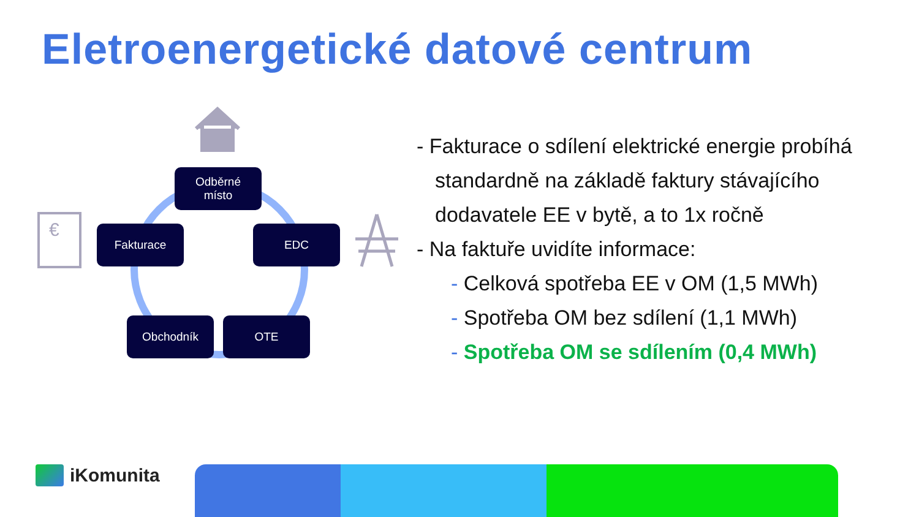Eletroenergetické datové centrum
Odběrné
místo
Fakturace EDC
Obchodník OTE
€
- Fakturace o sdílení elektrické energie probíhá standardně na základě faktury stávajícího dodavatele EE v bytě, a to 1x ročně
- Na faktuře uvidíte informace:
- Celková spotřeba EE v OM (1,5 MWh)
- Spotřeba OM bez sdílení (1,1 MWh)
- Spotřeba OM se sdílením (0,4 MWh)
iKomunita